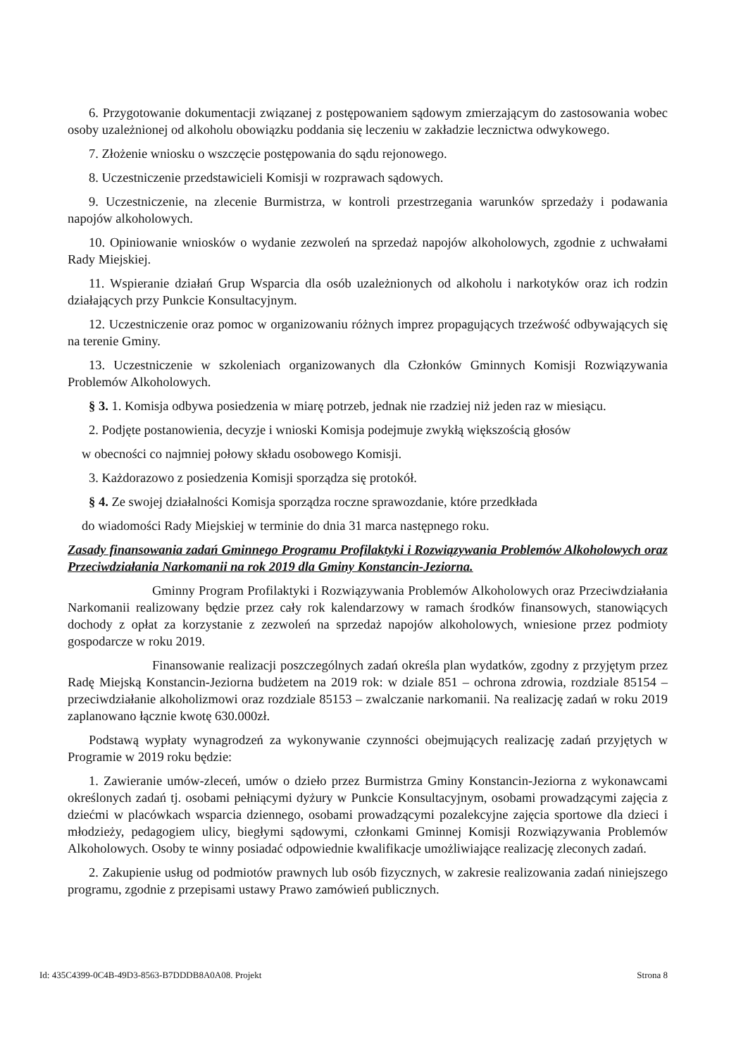6. Przygotowanie dokumentacji związanej z postępowaniem sądowym zmierzającym do zastosowania wobec osoby uzależnionej od alkoholu obowiązku poddania się leczeniu w zakładzie lecznictwa odwykowego.
7. Złożenie wniosku o wszczęcie postępowania do sądu rejonowego.
8. Uczestniczenie przedstawicieli Komisji w rozprawach sądowych.
9. Uczestniczenie, na zlecenie Burmistrza, w kontroli przestrzegania warunków sprzedaży i podawania napojów alkoholowych.
10. Opiniowanie wniosków o wydanie zezwoleń na sprzedaż napojów alkoholowych, zgodnie z uchwałami Rady Miejskiej.
11. Wspieranie działań Grup Wsparcia dla osób uzależnionych od alkoholu i narkotyków oraz ich rodzin działających przy Punkcie Konsultacyjnym.
12. Uczestniczenie oraz pomoc w organizowaniu różnych imprez propagujących trzeźwość odbywających się na terenie Gminy.
13. Uczestniczenie w szkoleniach organizowanych dla Członków Gminnych Komisji Rozwiązywania Problemów Alkoholowych.
§ 3. 1. Komisja odbywa posiedzenia w miarę potrzeb, jednak nie rzadziej niż jeden raz w miesiącu.
2. Podjęte postanowienia, decyzje i wnioski Komisja podejmuje zwykłą większością głosów
w obecności co najmniej połowy składu osobowego Komisji.
3. Każdorazowo z posiedzenia Komisji sporządza się protokół.
§ 4. Ze swojej działalności Komisja sporządza roczne sprawozdanie, które przedkłada
do wiadomości Rady Miejskiej w terminie do dnia 31 marca następnego roku.
Zasady finansowania zadań Gminnego Programu Profilaktyki i Rozwiązywania Problemów Alkoholowych oraz Przeciwdziałania Narkomanii na rok 2019 dla Gminy Konstancin-Jeziorna.
Gminny Program Profilaktyki i Rozwiązywania Problemów Alkoholowych oraz Przeciwdziałania Narkomanii realizowany będzie przez cały rok kalendarzowy w ramach środków finansowych, stanowiących dochody z opłat za korzystanie z zezwoleń na sprzedaż napojów alkoholowych, wniesione przez podmioty gospodarcze w roku 2019.
Finansowanie realizacji poszczególnych zadań określa plan wydatków, zgodny z przyjętym przez Radę Miejską Konstancin-Jeziorna budżetem na 2019 rok: w dziale 851 – ochrona zdrowia, rozdziale 85154 – przeciwdziałanie alkoholizmowi oraz rozdziale 85153 – zwalczanie narkomanii. Na realizację zadań w roku 2019 zaplanowano łącznie kwotę 630.000zł.
Podstawą wypłaty wynagrodzeń za wykonywanie czynności obejmujących realizację zadań przyjętych w Programie w 2019 roku będzie:
1. Zawieranie umów-zleceń, umów o dzieło przez Burmistrza Gminy Konstancin-Jeziorna z wykonawcami określonych zadań tj. osobami pełniącymi dyżury w Punkcie Konsultacyjnym, osobami prowadzącymi zajęcia z dziećmi w placówkach wsparcia dziennego, osobami prowadzącymi pozalekcyjne zajęcia sportowe dla dzieci i młodzieży, pedagogiem ulicy, biegłymi sądowymi, członkami Gminnej Komisji Rozwiązywania Problemów Alkoholowych. Osoby te winny posiadać odpowiednie kwalifikacje umożliwiające realizację zleconych zadań.
2. Zakupienie usług od podmiotów prawnych lub osób fizycznych, w zakresie realizowania zadań niniejszego programu, zgodnie z przepisami ustawy Prawo zamówień publicznych.
Id: 435C4399-0C4B-49D3-8563-B7DDDB8A0A08. Projekt Strona 8